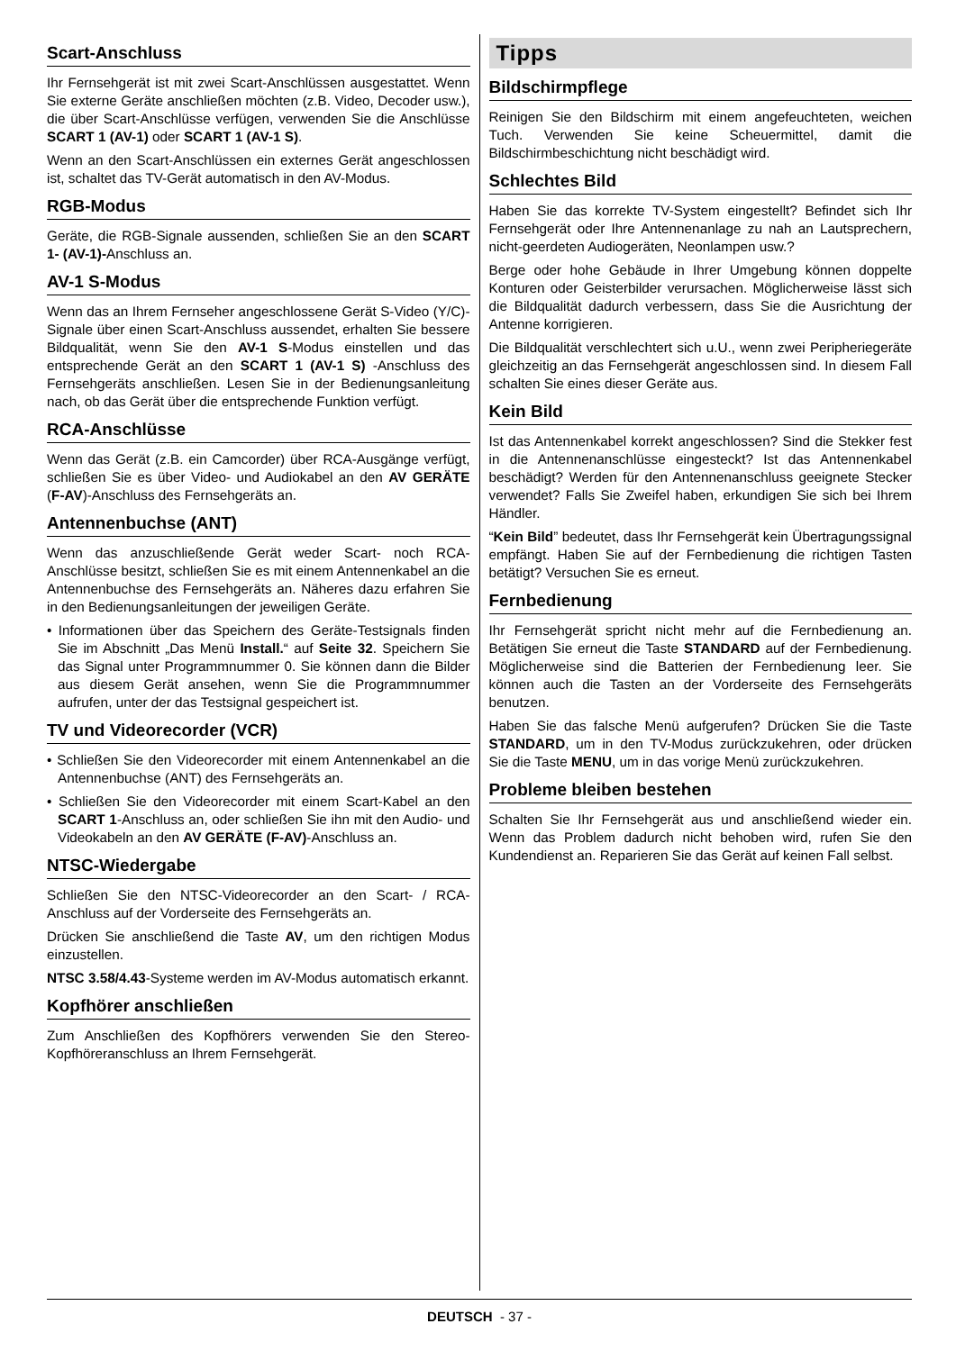Scart-Anschluss
Ihr Fernsehgerät ist mit zwei Scart-Anschlüssen ausgestattet. Wenn Sie externe Geräte anschließen möchten (z.B. Video, Decoder usw.), die über Scart-Anschlüsse verfügen, verwenden Sie die Anschlüsse SCART 1 (AV-1) oder SCART 1 (AV-1 S).
Wenn an den Scart-Anschlüssen ein externes Gerät angeschlossen ist, schaltet das TV-Gerät automatisch in den AV-Modus.
RGB-Modus
Geräte, die RGB-Signale aussenden, schließen Sie an den SCART 1- (AV-1)-Anschluss an.
AV-1 S-Modus
Wenn das an Ihrem Fernseher angeschlossene Gerät S-Video (Y/C)-Signale über einen Scart-Anschluss aussendet, erhalten Sie bessere Bildqualität, wenn Sie den AV-1 S-Modus einstellen und das entsprechende Gerät an den SCART 1 (AV-1 S) -Anschluss des Fernsehgeräts anschließen. Lesen Sie in der Bedienungsanleitung nach, ob das Gerät über die entsprechende Funktion verfügt.
RCA-Anschlüsse
Wenn das Gerät (z.B. ein Camcorder) über RCA-Ausgänge verfügt, schließen Sie es über Video- und Audiokabel an den AV GERÄTE (F-AV)-Anschluss des Fernsehgeräts an.
Antennenbuchse (ANT)
Wenn das anzuschließende Gerät weder Scart- noch RCA-Anschlüsse besitzt, schließen Sie es mit einem Antennenkabel an die Antennenbuchse des Fernsehgeräts an. Näheres dazu erfahren Sie in den Bedienungsanleitungen der jeweiligen Geräte.
• Informationen über das Speichern des Geräte-Testsignals finden Sie im Abschnitt „Das Menü Install.“ auf Seite 32. Speichern Sie das Signal unter Programmnummer 0. Sie können dann die Bilder aus diesem Gerät ansehen, wenn Sie die Programmnummer aufrufen, unter der das Testsignal gespeichert ist.
TV und Videorecorder (VCR)
• Schließen Sie den Videorecorder mit einem Antennenkabel an die Antennenbuchse (ANT) des Fernsehgeräts an.
• Schließen Sie den Videorecorder mit einem Scart-Kabel an den SCART 1-Anschluss an, oder schließen Sie ihn mit den Audio- und Videokabeln an den AV GERÄTE (F-AV)-Anschluss an.
NTSC-Wiedergabe
Schließen Sie den NTSC-Videorecorder an den Scart- / RCA-Anschluss auf der Vorderseite des Fernsehgeräts an.
Drücken Sie anschließend die Taste AV, um den richtigen Modus einzustellen.
NTSC 3.58/4.43-Systeme werden im AV-Modus automatisch erkannt.
Kopfhörer anschließen
Zum Anschließen des Kopfhörers verwenden Sie den Stereo-Kopfhöreranschluss an Ihrem Fernsehgerät.
Tipps
Bildschirmpflege
Reinigen Sie den Bildschirm mit einem angefeuchteten, weichen Tuch. Verwenden Sie keine Scheuermittel, damit die Bildschirmbeschichtung nicht beschädigt wird.
Schlechtes Bild
Haben Sie das korrekte TV-System eingestellt? Befindet sich Ihr Fernsehgerät oder Ihre Antennenanlage zu nah an Lautsprechern, nicht-geerdeten Audiogeräten, Neonlampen usw.?
Berge oder hohe Gebäude in Ihrer Umgebung können doppelte Konturen oder Geisterbilder verursachen. Möglicherweise lässt sich die Bildqualität dadurch verbessern, dass Sie die Ausrichtung der Antenne korrigieren.
Die Bildqualität verschlechtert sich u.U., wenn zwei Peripheriegeräte gleichzeitig an das Fernsehgerät angeschlossen sind. In diesem Fall schalten Sie eines dieser Geräte aus.
Kein Bild
Ist das Antennenkabel korrekt angeschlossen? Sind die Stekker fest in die Antennenanschlüsse eingesteckt? Ist das Antennenkabel beschädigt? Werden für den Antennenanschluss geeignete Stecker verwendet? Falls Sie Zweifel haben, erkundigen Sie sich bei Ihrem Händler.
“Kein Bild” bedeutet, dass Ihr Fernsehgerät kein Übertragungssignal empfängt. Haben Sie auf der Fernbedienung die richtigen Tasten betätigt? Versuchen Sie es erneut.
Fernbedienung
Ihr Fernsehgerät spricht nicht mehr auf die Fernbedienung an. Betätigen Sie erneut die Taste STANDARD auf der Fernbedienung. Möglicherweise sind die Batterien der Fernbedienung leer. Sie können auch die Tasten an der Vorderseite des Fernsehgeräts benutzen.
Haben Sie das falsche Menü aufgerufen? Drücken Sie die Taste STANDARD, um in den TV-Modus zurückzukehren, oder drücken Sie die Taste MENU, um in das vorige Menü zurückzukehren.
Probleme bleiben bestehen
Schalten Sie Ihr Fernsehgerät aus und anschließend wieder ein. Wenn das Problem dadurch nicht behoben wird, rufen Sie den Kundendienst an. Reparieren Sie das Gerät auf keinen Fall selbst.
DEUTSCH - 37 -